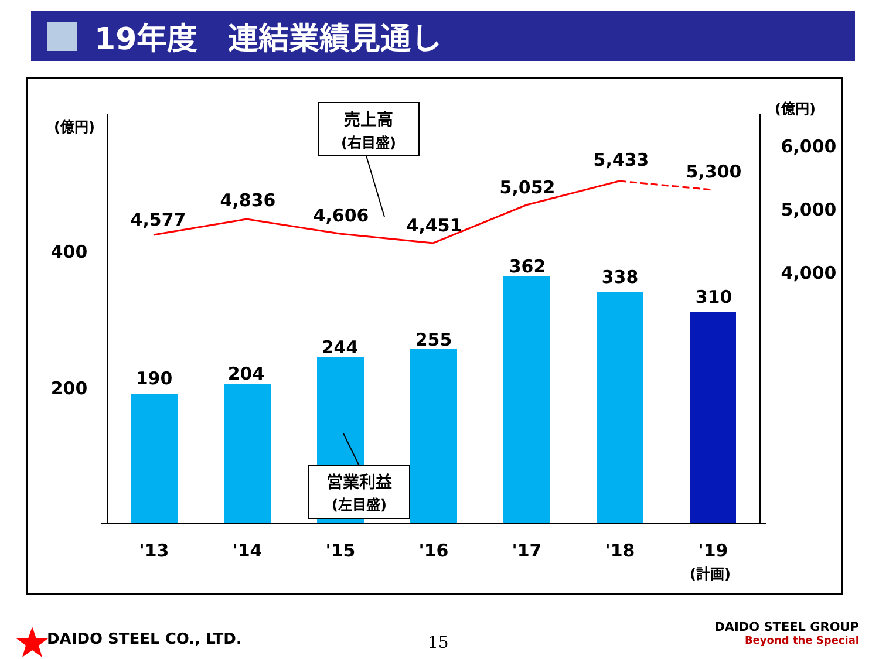19年度　連結業績見通し
4,577
4,836
4,606
4,451
5,052
5,433
5,300
190
204
244
255
362
338
310
'13
'14
'15
'16
'17
'18
'19
400
200
6,000
5,000
4,000
(億円)
(億円)
(計画)
売上高
(右目盛)
営業利益
(左目盛)
DAIDO STEEL CO., LTD. 15
DAIDO STEEL GROUP
Beyond the Special